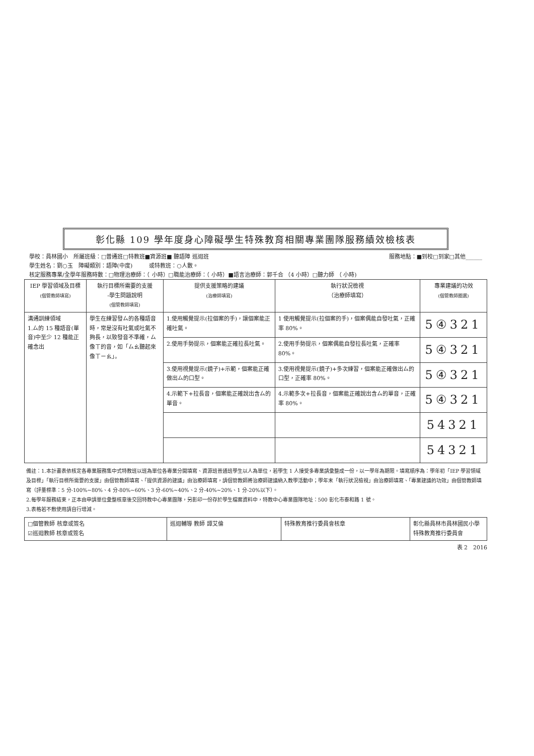彰化縣 109 學年度身心障礙學生特殊教育相關專業團隊服務績效檢核表
學校：員林國小　所屬班級：□普通班□特教班■資源班■ 聽語障 巡迴班 服務地點：■到校□到家□其他______
學生姓名：劉○玉　障礙類別：語障(中度)　　　或特教班：○人數。
核定服務專業/全學年服務時數：□物理治療師：（ 小時）□職能治療師：（ 小時）■語言治療師：郭千合 （4 小時）□聽力師 （ 小時)
| IEP 學習領域及目標 (個管教師填寫) | 執行目標所需要的支援 -學生問題說明 (個管教師填寫) | 提供支援策略的建議 (治療師填寫) | 執行狀況檢視 （治療師填寫） | 專業建議的功效 (個管教師圈選) |
| --- | --- | --- | --- | --- |
| 溝通訓練領域 1.ㄙ的 15 種語音(單音)中至少 12 種能正確念出 | 學生在練習發ㄙ的各種語音時，常是沒有吐氣或吐氣不夠長，以致發音不準確，ㄙ像ㄒ的音，如「ㄙㄠ聽起來像ㄒㄧㄠ」。 | 1.使用觸覺提示(拉個案的手)，讓個案能正確吐氣。 | 1 使用觸覺提示(拉個案的手)，個案偶能自發吐氣，正確率 80%。 | 5④321 |
| | | 2.使用手勢提示，個案能正確拉長吐氣。 | 2.使用手勢提示，個案偶能自發拉長吐氣，正確率 80%。 | 5④321 |
| | | 3.使用視覺提示(鏡子)+示範，個案能正確做出ㄙ的口型。 | 3.使用視覺提示(鏡子)+多次練習，個案能正確做出ㄙ的口型，正確率 80%。 | 5④321 |
| | | 4.示範下+拉長音，個案能正確說出含ㄙ的單音。 | 4.示範多次+拉長音，個案能正確說出含ㄙ的單音，正確率 80%。 | 5④321 |
| | | | | 54321 |
| | | | | 54321 |
備註：1.本計畫表依核定各專業服務集中式特教班以班為單位各專業分開填寫、資源班普通班學生以人為單位，若學生 1 人接受多專業請彙整成一份，以一學年為期限。填寫順序為：學年初「IEP 學習領域及目標」「執行目標所需要的支援」由個管教師填寫、「提供資源的建議」由治療師填寫，請個管教師將治療師建議納入教學活動中；學年末「執行狀況檢視」由治療師填寫、「專業建議的功效」由個管教師填寫（評量標準：5 分-100%~80%、4 分-80%~60%、3 分-60%~40%、2 分-40%~20%、1 分-20%以下）。
2.每學年服務結束，正本由申請單位彙整核章後交回特教中心專業團隊，另影印一份存於學生檔案資料中，特教中心專業團隊地址：500 彰化市泰和路 1 號。
3.表格若不敷使用請自行增減。
| □個管教師 核章或簽名 ☑巡迴教師 核章或簽名 | 巡迴輔導 教師 譚艾倫 | 特殊教育推行委員會核章 | 彰化縣員林市員林國民小學 特殊教育推行委員會 |
表 2　2016